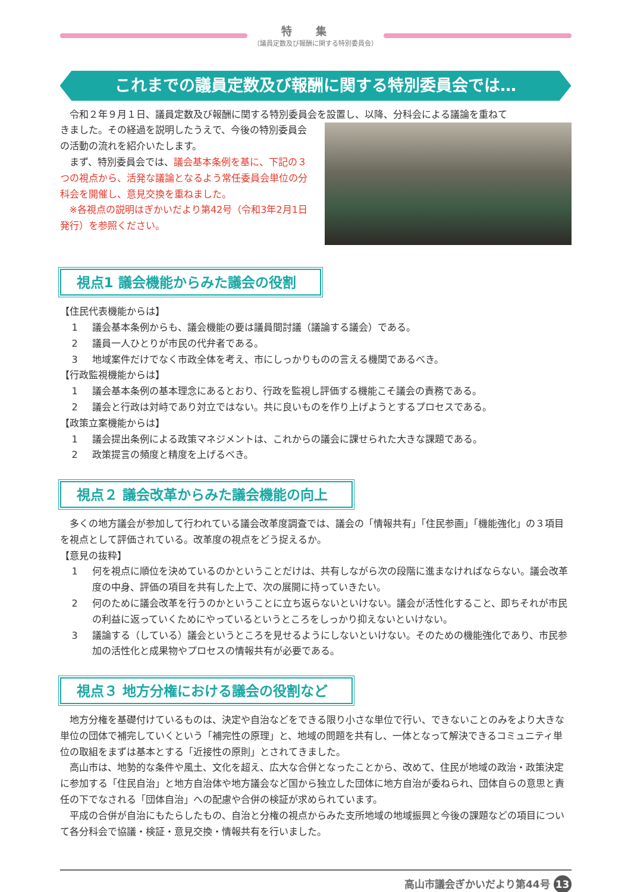特集
（議員定数及び報酬に関する特別委員会）
これまでの議員定数及び報酬に関する特別委員会では…
令和２年９月１日、議員定数及び報酬に関する特別委員会を設置し、以降、分科会による議論を重ねて
きました。その経過を説明したうえで、今後の特別委員会の活動の流れを紹介いたします。
まず、特別委員会では、議会基本条例を基に、下記の３つの視点から、活発な議論となるよう常任委員会単位の分科会を開催し、意見交換を重ねました。
※各視点の説明はぎかいだより第42号（令和3年2月1日発行）を参照ください。
視点1 議会機能からみた議会の役割
【住民代表機能からは】
1 議会基本条例からも、議会機能の要は議員間討議（議論する議会）である。
2 議員一人ひとりが市民の代弁者である。
3 地域案件だけでなく市政全体を考え、市にしっかりものの言える機関であるべき。
【行政監視機能からは】
1 議会基本条例の基本理念にあるとおり、行政を監視し評価する機能こそ議会の責務である。
2 議会と行政は対峙であり対立ではない。共に良いものを作り上げようとするプロセスである。
【政策立案機能からは】
1 議会提出条例による政策マネジメントは、これからの議会に課せられた大きな課題である。
2 政策提言の頻度と精度を上げるべき。
視点２ 議会改革からみた議会機能の向上
多くの地方議会が参加して行われている議会改革度調査では、議会の「情報共有」「住民参画」「機能強化」の３項目を視点として評価されている。改革度の視点をどう捉えるか。
【意見の抜粋】
1 何を視点に順位を決めているのかということだけは、共有しながら次の段階に進まなければならない。議会改革度の中身、評価の項目を共有した上で、次の展開に持っていきたい。
2 何のために議会改革を行うのかということに立ち返らないといけない。議会が活性化すること、即ちそれが市民の利益に返っていくためにやっているというところをしっかり抑えないといけない。
3 議論する（している）議会というところを見せるようにしないといけない。そのための機能強化であり、市民参加の活性化と成果物やプロセスの情報共有が必要である。
視点３ 地方分権における議会の役割など
地方分権を基礎付けているものは、決定や自治などをできる限り小さな単位で行い、できないことのみをより大きな単位の団体で補完していくという「補完性の原理」と、地域の問題を共有し、一体となって解決できるコミュニティ単位の取組をまずは基本とする「近接性の原則」とされてきました。
高山市は、地勢的な条件や風土、文化を超え、広大な合併となったことから、改めて、住民が地域の政治・政策決定に参加する「住民自治」と地方自治体や地方議会など国から独立した団体に地方自治が委ねられ、団体自らの意思と責任の下でなされる「団体自治」への配慮や合併の検証が求められています。
平成の合併が自治にもたらしたもの、自治と分権の視点からみた支所地域の地域振興と今後の課題などの項目について各分科会で協議・検証・意見交換・情報共有を行いました。
高山市議会ぎかいだより第44号 13